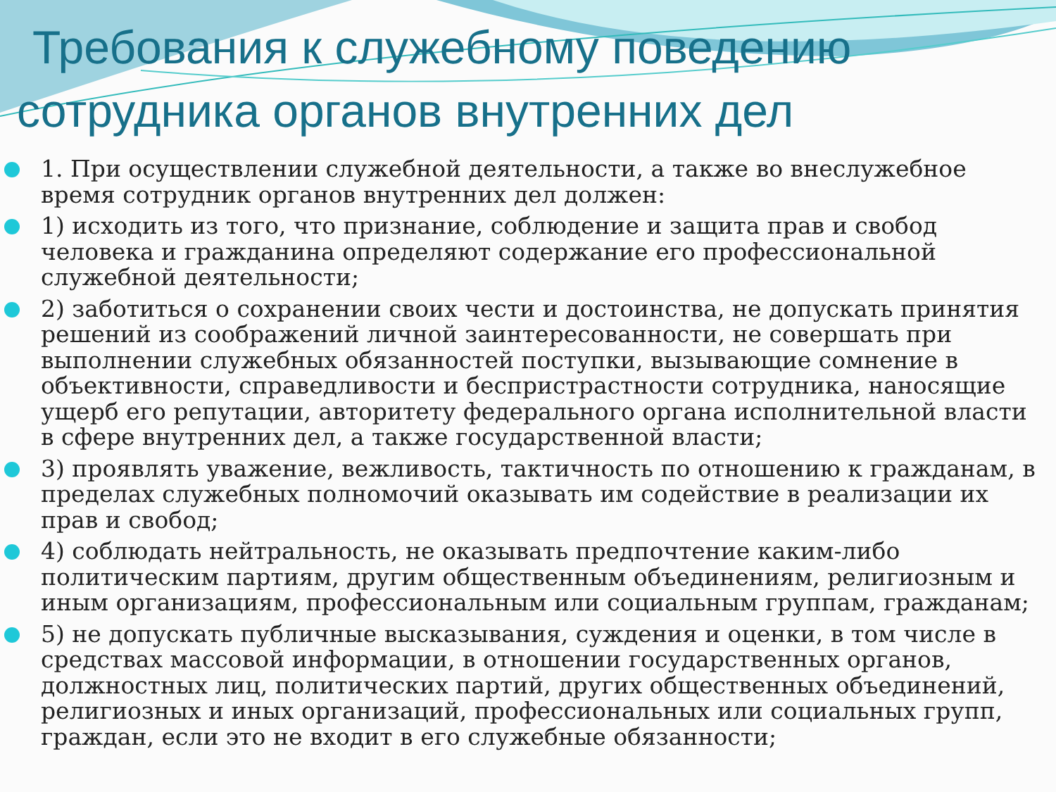Требования к служебному поведению
сотрудника органов внутренних дел
1. При осуществлении служебной деятельности, а также во внеслужебное время сотрудник органов внутренних дел должен:
1) исходить из того, что признание, соблюдение и защита прав и свобод человека и гражданина определяют содержание его профессиональной служебной деятельности;
2) заботиться о сохранении своих чести и достоинства, не допускать принятия решений из соображений личной заинтересованности, не совершать при выполнении служебных обязанностей поступки, вызывающие сомнение в объективности, справедливости и беспристрастности сотрудника, наносящие ущерб его репутации, авторитету федерального органа исполнительной власти в сфере внутренних дел, а также государственной власти;
3) проявлять уважение, вежливость, тактичность по отношению к гражданам, в пределах служебных полномочий оказывать им содействие в реализации их прав и свобод;
4) соблюдать нейтральность, не оказывать предпочтение каким-либо политическим партиям, другим общественным объединениям, религиозным и иным организациям, профессиональным или социальным группам, гражданам;
5) не допускать публичные высказывания, суждения и оценки, в том числе в средствах массовой информации, в отношении государственных органов, должностных лиц, политических партий, других общественных объединений, религиозных и иных организаций, профессиональных или социальных групп, граждан, если это не входит в его служебные обязанности;